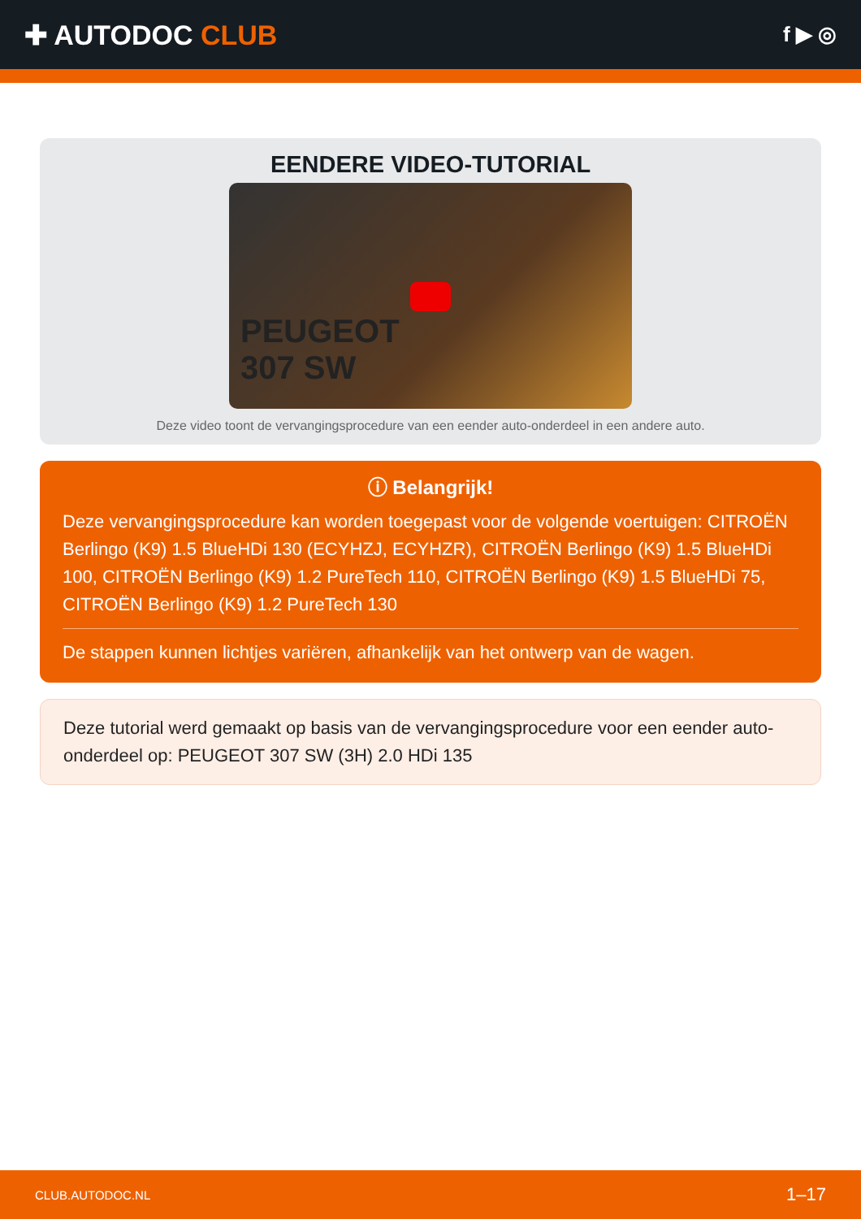✚ AUTODOC CLUB
f ▶ ◎
EENDERE VIDEO-TUTORIAL
PEUGEOT
307 SW
Deze video toont de vervangingsprocedure van een eender auto-onderdeel in een andere auto.
ⓘ Belangrijk!
Deze vervangingsprocedure kan worden toegepast voor de volgende voertuigen: CITROËN Berlingo (K9) 1.5 BlueHDi 130 (ECYHZJ, ECYHZR), CITROËN Berlingo (K9) 1.5 BlueHDi 100, CITROËN Berlingo (K9) 1.2 PureTech 110, CITROËN Berlingo (K9) 1.5 BlueHDi 75, CITROËN Berlingo (K9) 1.2 PureTech 130
De stappen kunnen lichtjes variëren, afhankelijk van het ontwerp van de wagen.
Deze tutorial werd gemaakt op basis van de vervangingsprocedure voor een eender auto-onderdeel op: PEUGEOT 307 SW (3H) 2.0 HDi 135
CLUB.AUTODOC.NL 1–17